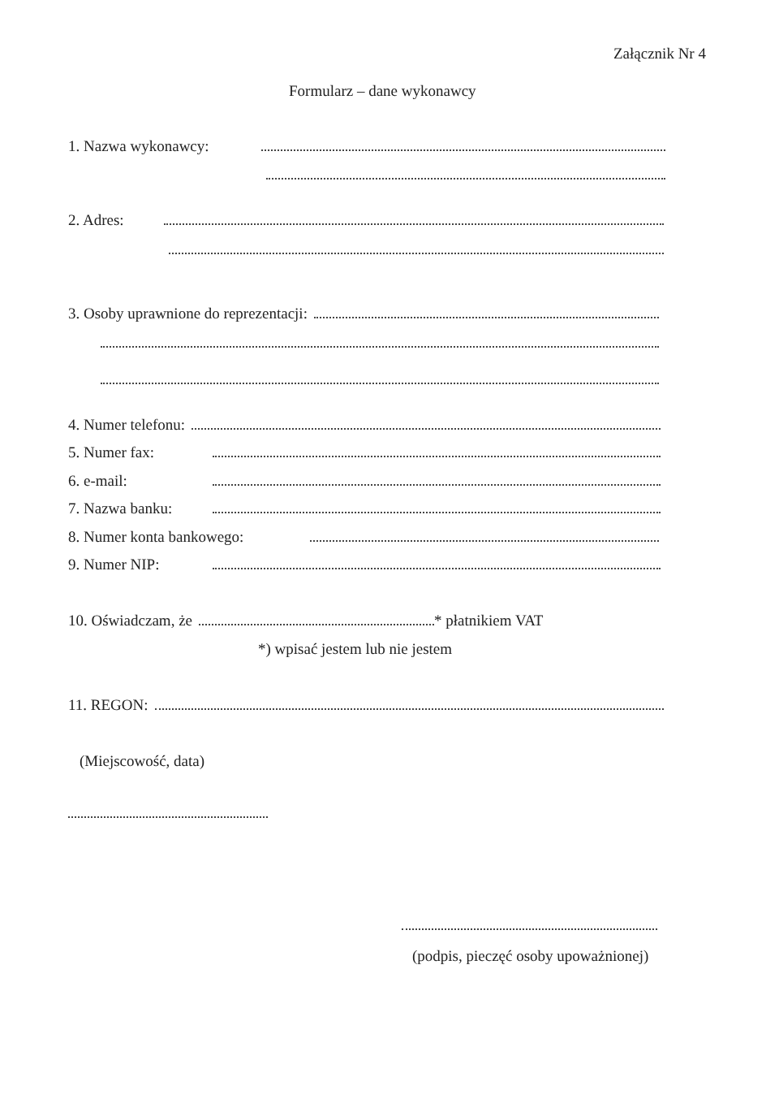Załącznik Nr 4
Formularz – dane wykonawcy
1. Nazwa wykonawcy:
2. Adres:
3. Osoby uprawnione do reprezentacji:
4. Numer telefonu:
5. Numer fax:
6. e-mail:
7. Nazwa banku:
8. Numer konta bankowego:
9. Numer NIP:
10. Oświadczam, że * płatnikiem VAT
*) wpisać jestem lub nie jestem
11. REGON:
(Miejscowość, data)
(podpis, pieczęć osoby upoważnionej)